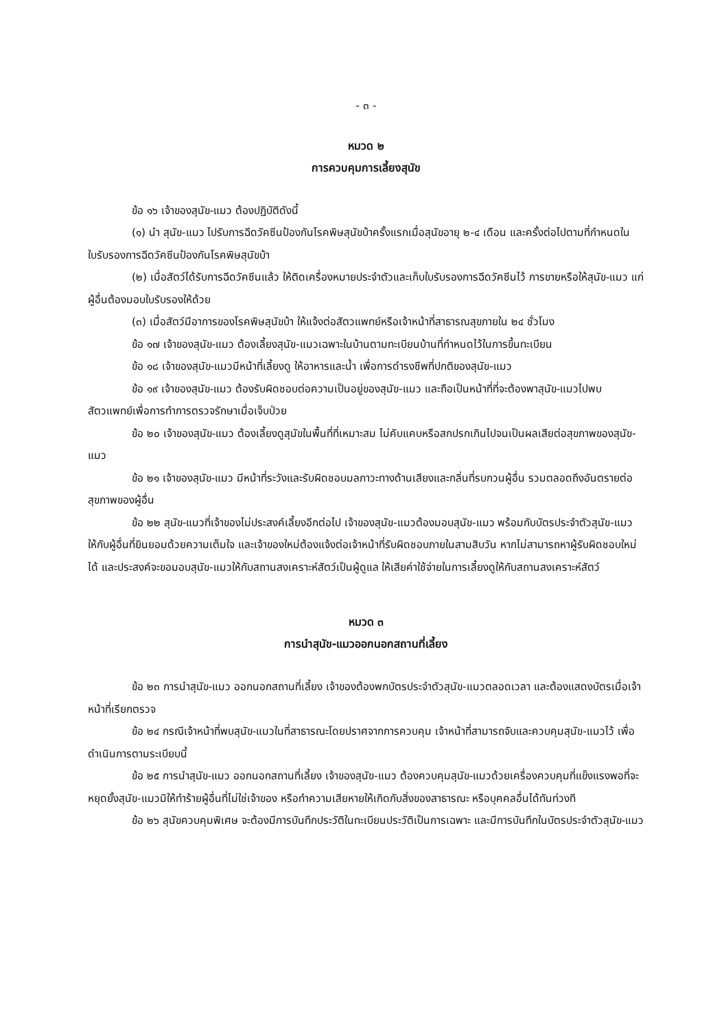- ๓ -
หมวด ๒
การควบคุมการเลี้ยงสุนัข
ข้อ ๑๖ เจ้าของสุนัข-แมว ต้องปฏิบัติดังนี้
(๑) นำ สุนัข-แมว ไปรับการฉีดวัคซีนป้องกันโรคพิษสุนัขบ้าครั้งแรกเมื่อสุนัขอายุ ๒-๔ เดือน และครั้งต่อไปตามที่กำหนดในใบรับรองการฉีดวัคซีนป้องกันโรคพิษสุนัขบ้า
(๒) เมื่อสัตว์ได้รับการฉีดวัคซีนแล้ว ให้ติดเครื่องหมายประจำตัวและเก็บใบรับรองการฉีดวัคซีนไว้ การขายหรือให้สุนัข-แมว แก่ผู้อื่นต้องมอบใบรับรองให้ด้วย
(๓) เมื่อสัตว์มีอาการของโรคพิษสุนัขบ้า ให้แจ้งต่อสัตวแพทย์หรือเจ้าหน้าที่สาธารณสุขภายใน ๒๔ ชั่วโมง
ข้อ ๑๗ เจ้าของสุนัข-แมว ต้องเลี้ยงสุนัข-แมวเฉพาะในบ้านตามทะเบียนบ้านที่กำหนดไว้ในการขึ้นทะเบียน
ข้อ ๑๘ เจ้าของสุนัข-แมวมีหน้าที่เลี้ยงดู ให้อาหารและน้ำ เพื่อการดำรงชีพที่ปกติของสุนัข-แมว
ข้อ ๑๙ เจ้าของสุนัข-แมว ต้องรับผิดชอบต่อความเป็นอยู่ของสุนัข-แมว และถือเป็นหน้าที่ที่จะต้องพาสุนัข-แมวไปพบสัตวแพทย์เพื่อการทำการตรวจรักษาเมื่อเจ็บป่วย
ข้อ ๒๐ เจ้าของสุนัข-แมว ต้องเลี้ยงดูสุนัขในพื้นที่ที่เหมาะสม ไม่คับแคบหรือสกปรกเกินไปจนเป็นผลเสียต่อสุขภาพของสุนัข-แมว
ข้อ ๒๑ เจ้าของสุนัข-แมว มีหน้าที่ระวังและรับผิดชอบมลภาวะทางด้านเสียงและกลิ่นที่รบกวนผู้อื่น รวมตลอดถึงอันตรายต่อสุขภาพของผู้อื่น
ข้อ ๒๒ สุนัข-แมวที่เจ้าของไม่ประสงค์เลี้ยงอีกต่อไป เจ้าของสุนัข-แมวต้องมอบสุนัข-แมว พร้อมกับบัตรประจำตัวสุนัข-แมว ให้กับผู้อื่นที่ยินยอมด้วยความเต็มใจ และเจ้าของใหม่ต้องแจ้งต่อเจ้าหน้าที่รับผิดชอบภายในสามสิบวัน หากไม่สามารถหาผู้รับผิดชอบใหม่ได้ และประสงค์จะขอมอบสุนัข-แมวให้กับสถานสงเคราะห์สัตว์เป็นผู้ดูแล ให้เสียค่าใช้จ่ายในการเลี้ยงดูให้กับสถานสงเคราะห์สัตว์
หมวด ๓
การนำสุนัข-แมวออกนอกสถานที่เลี้ยง
ข้อ ๒๓ การนำสุนัข-แมว ออกนอกสถานที่เลี้ยง เจ้าของต้องพกบัตรประจำตัวสุนัข-แมวตลอดเวลา และต้องแสดงบัตรเมื่อเจ้าหน้าที่เรียกตรวจ
ข้อ ๒๔ กรณีเจ้าหน้าที่พบสุนัข-แมวในที่สาธารณะโดยปราศจากการควบคุม เจ้าหน้าที่สามารถจับและควบคุมสุนัข-แมวไว้ เพื่อดำเนินการตามระเบียบนี้
ข้อ ๒๕ การนำสุนัข-แมว ออกนอกสถานที่เลี้ยง เจ้าของสุนัข-แมว ต้องควบคุมสุนัข-แมวด้วยเครื่องควบคุมที่แข็งแรงพอที่จะหยุดยั้งสุนัข-แมวมิให้ทำร้ายผู้อื่นที่ไม่ใช่เจ้าของ หรือทำความเสียหายให้เกิดกับสิ่งของสาธารณะ หรือบุคคลอื่นได้ทันท่วงที
ข้อ ๒๖ สุนัขควบคุมพิเศษ จะต้องมีการบันทึกประวัติในทะเบียนประวัติเป็นการเฉพาะ และมีการบันทึกในบัตรประจำตัวสุนัข-แมว